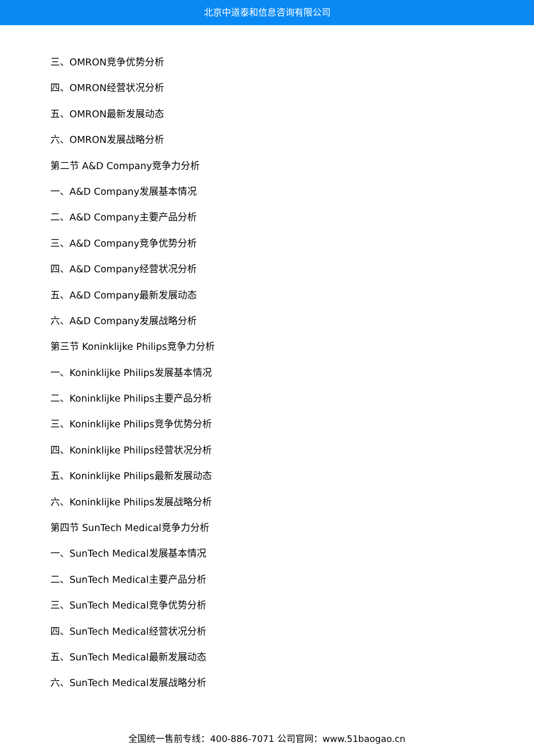北京中道泰和信息咨询有限公司
三、OMRON竞争优势分析
四、OMRON经营状况分析
五、OMRON最新发展动态
六、OMRON发展战略分析
第二节 A&D Company竞争力分析
一、A&D Company发展基本情况
二、A&D Company主要产品分析
三、A&D Company竞争优势分析
四、A&D Company经营状况分析
五、A&D Company最新发展动态
六、A&D Company发展战略分析
第三节 Koninklijke Philips竞争力分析
一、Koninklijke Philips发展基本情况
二、Koninklijke Philips主要产品分析
三、Koninklijke Philips竞争优势分析
四、Koninklijke Philips经营状况分析
五、Koninklijke Philips最新发展动态
六、Koninklijke Philips发展战略分析
第四节 SunTech Medical竞争力分析
一、SunTech Medical发展基本情况
二、SunTech Medical主要产品分析
三、SunTech Medical竞争优势分析
四、SunTech Medical经营状况分析
五、SunTech Medical最新发展动态
六、SunTech Medical发展战略分析
全国统一售前专线：400-886-7071 公司官网：www.51baogao.cn